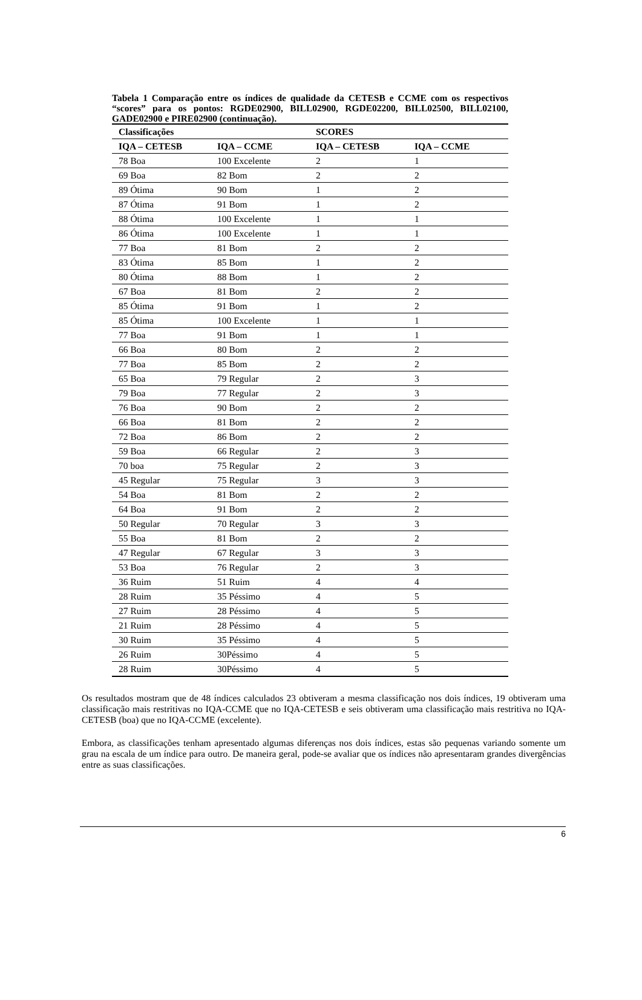Tabela 1 Comparação entre os índices de qualidade da CETESB e CCME com os respectivos “scores” para os pontos: RGDE02900, BILL02900, RGDE02200, BILL02500, BILL02100, GADE02900 e PIRE02900 (continuação).
| Classificações | | SCORES | |
| --- | --- | --- | --- |
| IQA – CETESB | IQA – CCME | IQA – CETESB | IQA – CCME |
| 78 Boa | 100 Excelente | 2 | 1 |
| 69 Boa | 82 Bom | 2 | 2 |
| 89 Ótima | 90 Bom | 1 | 2 |
| 87 Ótima | 91 Bom | 1 | 2 |
| 88 Ótima | 100 Excelente | 1 | 1 |
| 86 Ótima | 100 Excelente | 1 | 1 |
| 77 Boa | 81 Bom | 2 | 2 |
| 83 Ótima | 85 Bom | 1 | 2 |
| 80 Ótima | 88 Bom | 1 | 2 |
| 67 Boa | 81 Bom | 2 | 2 |
| 85 Ótima | 91 Bom | 1 | 2 |
| 85 Ótima | 100 Excelente | 1 | 1 |
| 77 Boa | 91 Bom | 1 | 1 |
| 66 Boa | 80 Bom | 2 | 2 |
| 77 Boa | 85 Bom | 2 | 2 |
| 65 Boa | 79 Regular | 2 | 3 |
| 79 Boa | 77 Regular | 2 | 3 |
| 76 Boa | 90 Bom | 2 | 2 |
| 66 Boa | 81 Bom | 2 | 2 |
| 72 Boa | 86 Bom | 2 | 2 |
| 59 Boa | 66 Regular | 2 | 3 |
| 70 boa | 75 Regular | 2 | 3 |
| 45 Regular | 75 Regular | 3 | 3 |
| 54 Boa | 81 Bom | 2 | 2 |
| 64 Boa | 91 Bom | 2 | 2 |
| 50 Regular | 70 Regular | 3 | 3 |
| 55 Boa | 81 Bom | 2 | 2 |
| 47 Regular | 67 Regular | 3 | 3 |
| 53 Boa | 76 Regular | 2 | 3 |
| 36 Ruim | 51 Ruim | 4 | 4 |
| 28 Ruim | 35 Péssimo | 4 | 5 |
| 27 Ruim | 28 Péssimo | 4 | 5 |
| 21 Ruim | 28 Péssimo | 4 | 5 |
| 30 Ruim | 35 Péssimo | 4 | 5 |
| 26 Ruim | 30Péssimo | 4 | 5 |
| 28 Ruim | 30Péssimo | 4 | 5 |
Os resultados mostram que de 48 índices calculados 23 obtiveram a mesma classificação nos dois índices, 19 obtiveram uma classificação mais restritivas no IQA-CCME que no IQA-CETESB e seis obtiveram uma classificação mais restritiva no IQA-CETESB (boa) que no IQA-CCME (excelente).
Embora, as classificações tenham apresentado algumas diferenças nos dois índices, estas são pequenas variando somente um grau na escala de um índice para outro. De maneira geral, pode-se avaliar que os índices não apresentaram grandes divergências entre as suas classificações.
6